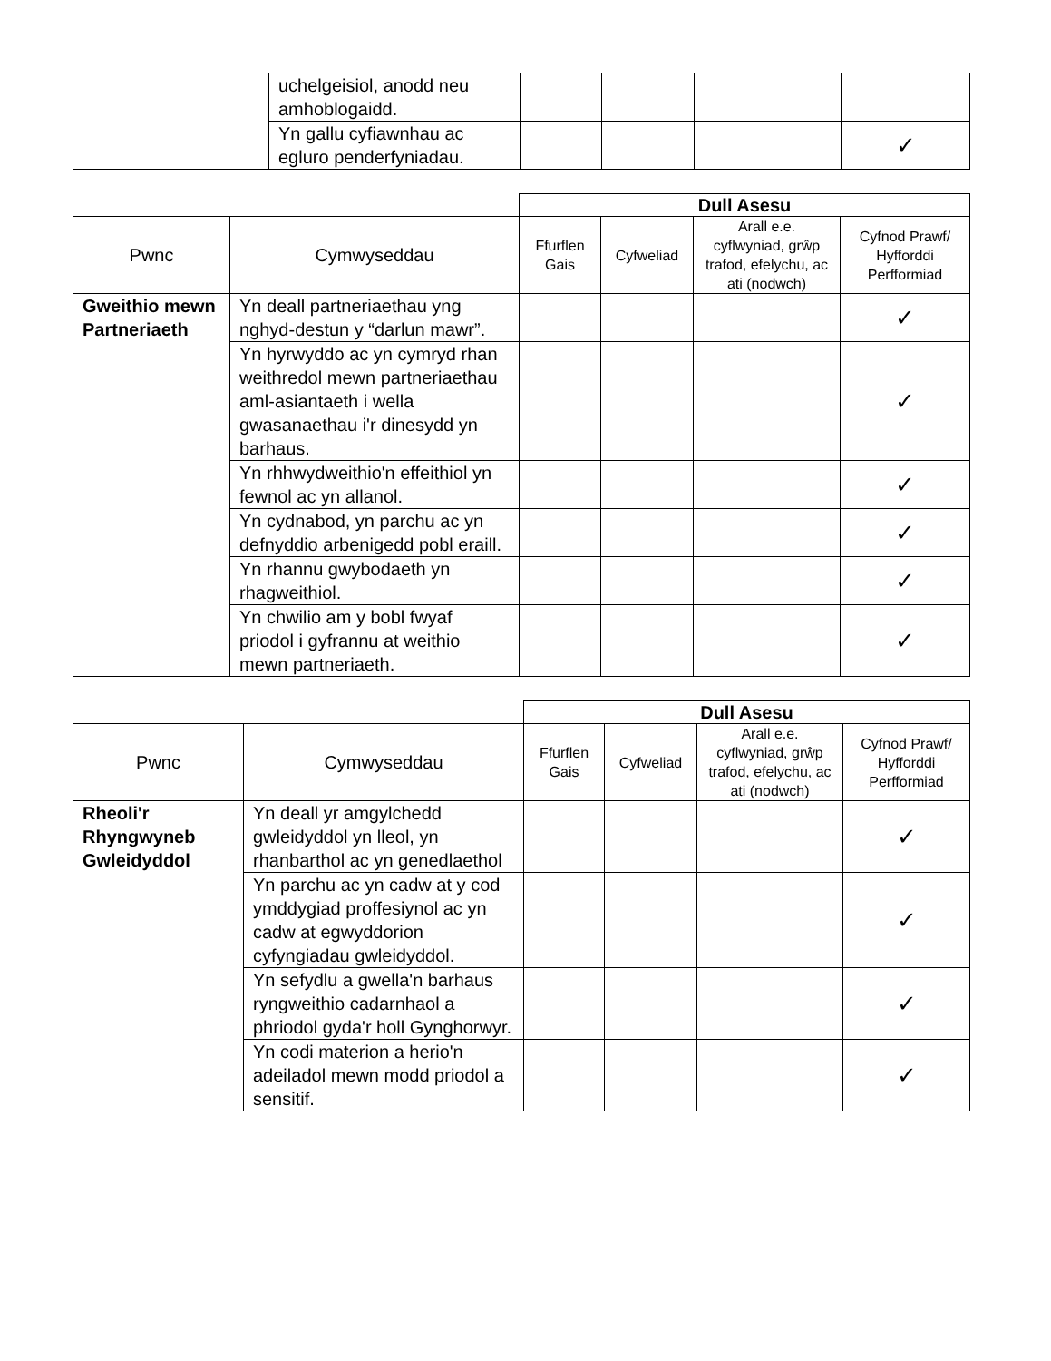| | uchelgeisiol, anodd neu amhoblogaidd. | | | | |
| | Yn gallu cyfiawnhau ac egluro penderfyniadau. | | | | ✓ |
| | | Dull Asesu | | | |
| Pwnc | Cymwyseddau | Ffurflen Gais | Cyfweliad | Arall e.e. cyflwyniad, grŵp trafod, efelychu, ac ati (nodwch) | Cyfnod Prawf/ Hyfforddi Perfformiad |
| Gweithio mewn Partneriaeth | Yn deall partneriaethau yng nghyd-destun y “darlun mawr”. | | | | ✓ |
| | Yn hyrwyddo ac yn cymryd rhan weithredol mewn partneriaethau aml-asiantaeth i wella gwasanaethau i'r dinesydd yn barhaus. | | | | ✓ |
| | Yn rhhwydweithio'n effeithiol yn fewnol ac yn allanol. | | | | ✓ |
| | Yn cydnabod, yn parchu ac yn defnyddio arbenigedd pobl eraill. | | | | ✓ |
| | Yn rhannu gwybodaeth yn rhagweithiol. | | | | ✓ |
| | Yn chwilio am y bobl fwyaf priodol i gyfrannu at weithio mewn partneriaeth. | | | | ✓ |
| | | Dull Asesu | | | |
| Pwnc | Cymwyseddau | Ffurflen Gais | Cyfweliad | Arall e.e. cyflwyniad, grŵp trafod, efelychu, ac ati (nodwch) | Cyfnod Prawf/ Hyfforddi Perfformiad |
| Rheoli'r Rhyngwyneb Gwleidyddol | Yn deall yr amgylchedd gwleidyddol yn lleol, yn rhanbarthol ac yn genedlaethol | | | | ✓ |
| | Yn parchu ac yn cadw at y cod ymddygiad proffesiynol ac yn cadw at egwyddorion cyfyngiadau gwleidyddol. | | | | ✓ |
| | Yn sefydlu a gwella'n barhaus ryngweithio cadarnhaol a phriodol gyda'r holl Gynghorwyr. | | | | ✓ |
| | Yn codi materion a herio'n adeiladol mewn modd priodol a sensitif. | | | | ✓ |